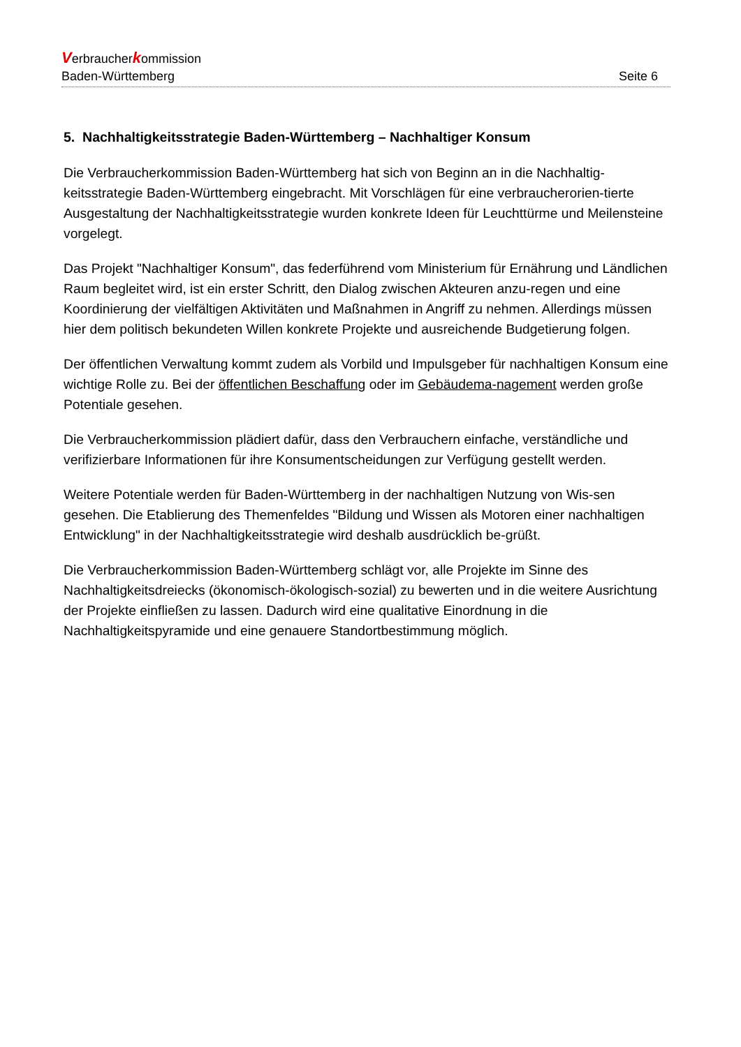Verbraucherkommission
Baden-Württemberg Seite 6
5. Nachhaltigkeitsstrategie Baden-Württemberg – Nachhaltiger Konsum
Die Verbraucherkommission Baden-Württemberg hat sich von Beginn an in die Nachhaltig-keitsstrategie Baden-Württemberg eingebracht. Mit Vorschlägen für eine verbraucherorien-tierte Ausgestaltung der Nachhaltigkeitsstrategie wurden konkrete Ideen für Leuchttürme und Meilensteine vorgelegt.
Das Projekt "Nachhaltiger Konsum", das federführend vom Ministerium für Ernährung und Ländlichen Raum begleitet wird, ist ein erster Schritt, den Dialog zwischen Akteuren anzu-regen und eine Koordinierung der vielfältigen Aktivitäten und Maßnahmen in Angriff zu nehmen. Allerdings müssen hier dem politisch bekundeten Willen konkrete Projekte und ausreichende Budgetierung folgen.
Der öffentlichen Verwaltung kommt zudem als Vorbild und Impulsgeber für nachhaltigen Konsum eine wichtige Rolle zu. Bei der öffentlichen Beschaffung oder im Gebäudema-nagement werden große Potentiale gesehen.
Die Verbraucherkommission plädiert dafür, dass den Verbrauchern einfache, verständliche und verifizierbare Informationen für ihre Konsumentscheidungen zur Verfügung gestellt werden.
Weitere Potentiale werden für Baden-Württemberg in der nachhaltigen Nutzung von Wis-sen gesehen. Die Etablierung des Themenfeldes "Bildung und Wissen als Motoren einer nachhaltigen Entwicklung" in der Nachhaltigkeitsstrategie wird deshalb ausdrücklich be-grüßt.
Die Verbraucherkommission Baden-Württemberg schlägt vor, alle Projekte im Sinne des Nachhaltigkeitsdreiecks (ökonomisch-ökologisch-sozial) zu bewerten und in die weitere Ausrichtung der Projekte einfließen zu lassen. Dadurch wird eine qualitative Einordnung in die Nachhaltigkeitspyramide und eine genauere Standortbestimmung möglich.